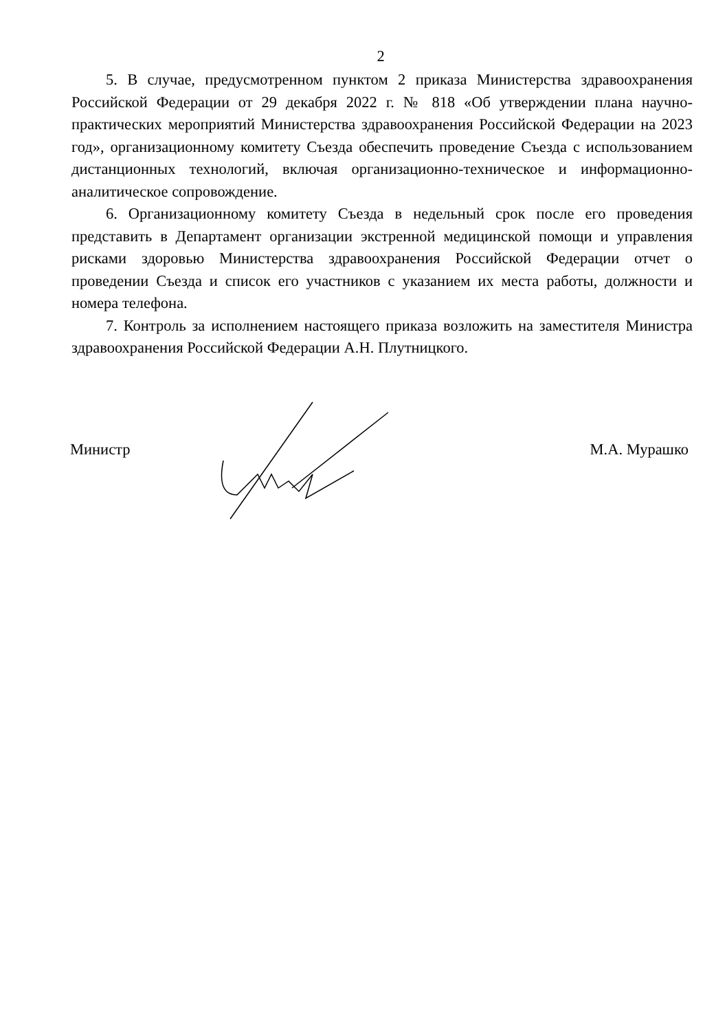2
5. В случае, предусмотренном пунктом 2 приказа Министерства здравоохранения Российской Федерации от 29 декабря 2022 г. № 818 «Об утверждении плана научно-практических мероприятий Министерства здравоохранения Российской Федерации на 2023 год», организационному комитету Съезда обеспечить проведение Съезда с использованием дистанционных технологий, включая организационно-техническое и информационно-аналитическое сопровождение.
6. Организационному комитету Съезда в недельный срок после его проведения представить в Департамент организации экстренной медицинской помощи и управления рисками здоровью Министерства здравоохранения Российской Федерации отчет о проведении Съезда и список его участников с указанием их места работы, должности и номера телефона.
7. Контроль за исполнением настоящего приказа возложить на заместителя Министра здравоохранения Российской Федерации А.Н. Плутницкого.
Министр М.А. Мурашко